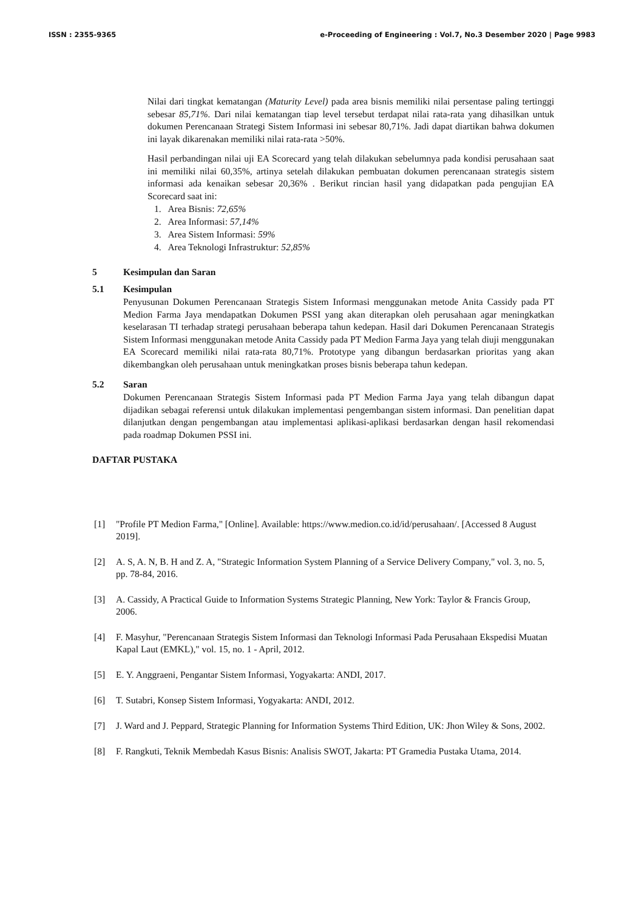ISSN : 2355-9365 e-Proceeding of Engineering : Vol.7, No.3 Desember 2020 | Page 9983
Nilai dari tingkat kematangan (Maturity Level) pada area bisnis memiliki nilai persentase paling tertinggi sebesar 85,71%. Dari nilai kematangan tiap level tersebut terdapat nilai rata-rata yang dihasilkan untuk dokumen Perencanaan Strategi Sistem Informasi ini sebesar 80,71%. Jadi dapat diartikan bahwa dokumen ini layak dikarenakan memiliki nilai rata-rata >50%.
Hasil perbandingan nilai uji EA Scorecard yang telah dilakukan sebelumnya pada kondisi perusahaan saat ini memiliki nilai 60,35%, artinya setelah dilakukan pembuatan dokumen perencanaan strategis sistem informasi ada kenaikan sebesar 20,36% . Berikut rincian hasil yang didapatkan pada pengujian EA Scorecard saat ini:
1. Area Bisnis: 72,65%
2. Area Informasi: 57,14%
3. Area Sistem Informasi: 59%
4. Area Teknologi Infrastruktur: 52,85%
5 Kesimpulan dan Saran
5.1 Kesimpulan
Penyusunan Dokumen Perencanaan Strategis Sistem Informasi menggunakan metode Anita Cassidy pada PT Medion Farma Jaya mendapatkan Dokumen PSSI yang akan diterapkan oleh perusahaan agar meningkatkan keselarasan TI terhadap strategi perusahaan beberapa tahun kedepan. Hasil dari Dokumen Perencanaan Strategis Sistem Informasi menggunakan metode Anita Cassidy pada PT Medion Farma Jaya yang telah diuji menggunakan EA Scorecard memiliki nilai rata-rata 80,71%. Prototype yang dibangun berdasarkan prioritas yang akan dikembangkan oleh perusahaan untuk meningkatkan proses bisnis beberapa tahun kedepan.
5.2 Saran
Dokumen Perencanaan Strategis Sistem Informasi pada PT Medion Farma Jaya yang telah dibangun dapat dijadikan sebagai referensi untuk dilakukan implementasi pengembangan sistem informasi. Dan penelitian dapat dilanjutkan dengan pengembangan atau implementasi aplikasi-aplikasi berdasarkan dengan hasil rekomendasi pada roadmap Dokumen PSSI ini.
DAFTAR PUSTAKA
[1] "Profile PT Medion Farma," [Online]. Available: https://www.medion.co.id/id/perusahaan/. [Accessed 8 August 2019].
[2] A. S, A. N, B. H and Z. A, "Strategic Information System Planning of a Service Delivery Company," vol. 3, no. 5, pp. 78-84, 2016.
[3] A. Cassidy, A Practical Guide to Information Systems Strategic Planning, New York: Taylor & Francis Group, 2006.
[4] F. Masyhur, "Perencanaan Strategis Sistem Informasi dan Teknologi Informasi Pada Perusahaan Ekspedisi Muatan Kapal Laut (EMKL)," vol. 15, no. 1 - April, 2012.
[5] E. Y. Anggraeni, Pengantar Sistem Informasi, Yogyakarta: ANDI, 2017.
[6] T. Sutabri, Konsep Sistem Informasi, Yogyakarta: ANDI, 2012.
[7] J. Ward and J. Peppard, Strategic Planning for Information Systems Third Edition, UK: Jhon Wiley & Sons, 2002.
[8] F. Rangkuti, Teknik Membedah Kasus Bisnis: Analisis SWOT, Jakarta: PT Gramedia Pustaka Utama, 2014.